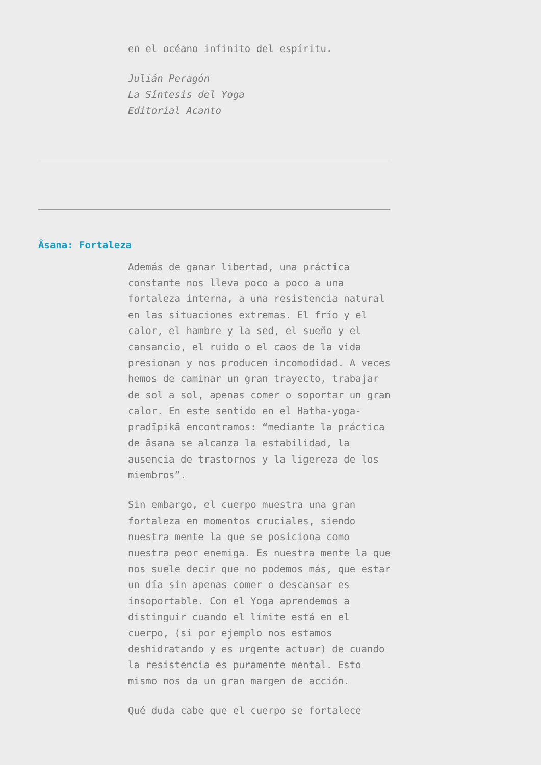en el océano infinito del espíritu.
Julián Peragón
La Síntesis del Yoga
Editorial Acanto
Âsana: Fortaleza
Además de ganar libertad, una práctica constante nos lleva poco a poco a una fortaleza interna, a una resistencia natural en las situaciones extremas. El frío y el calor, el hambre y la sed, el sueño y el cansancio, el ruido o el caos de la vida presionan y nos producen incomodidad. A veces hemos de caminar un gran trayecto, trabajar de sol a sol, apenas comer o soportar un gran calor. En este sentido en el Hatha-yoga-pradīpikā encontramos: “mediante la práctica de āsana se alcanza la estabilidad, la ausencia de trastornos y la ligereza de los miembros”.
Sin embargo, el cuerpo muestra una gran fortaleza en momentos cruciales, siendo nuestra mente la que se posiciona como nuestra peor enemiga. Es nuestra mente la que nos suele decir que no podemos más, que estar un día sin apenas comer o descansar es insoportable. Con el Yoga aprendemos a distinguir cuando el límite está en el cuerpo, (si por ejemplo nos estamos deshidratando y es urgente actuar) de cuando la resistencia es puramente mental. Esto mismo nos da un gran margen de acción.
Qué duda cabe que el cuerpo se fortalece